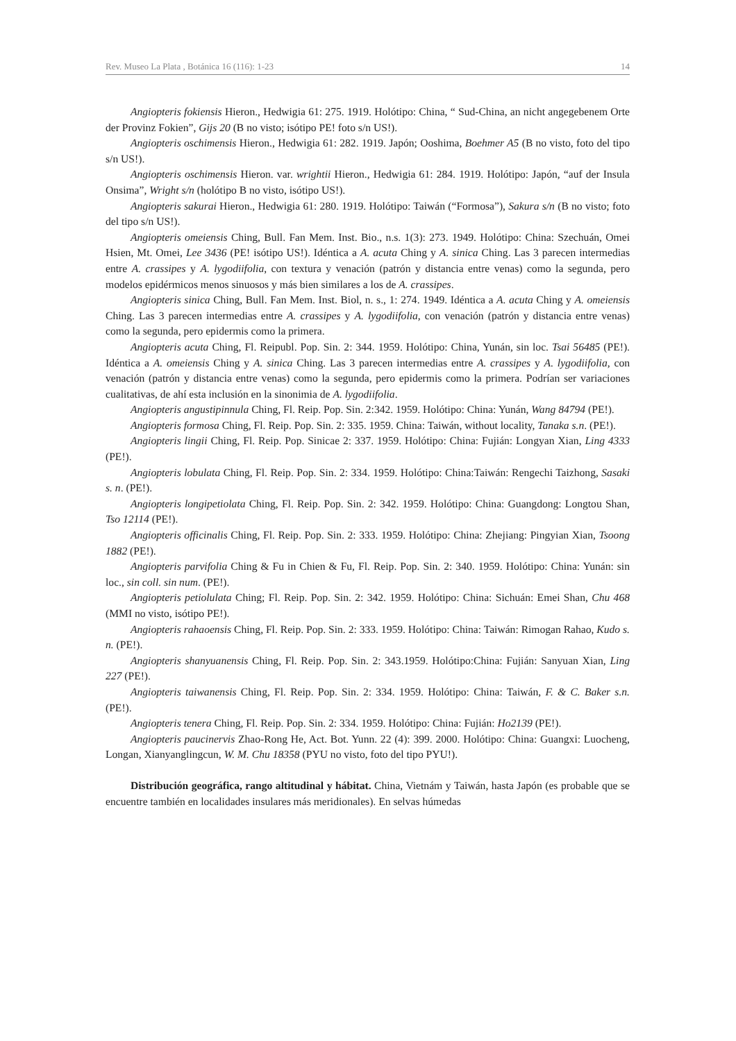Rev. Museo La Plata , Botánica 16 (116): 1-23 14
Angiopteris fokiensis Hieron., Hedwigia 61: 275. 1919. Holótipo: China, “ Sud-China, an nicht angegebenem Orte der Provinz Fokien”, Gijs 20 (B no visto; isótipo PE! foto s/n US!).
Angiopteris oschimensis Hieron., Hedwigia 61: 282. 1919. Japón; Ooshima, Boehmer A5 (B no visto, foto del tipo s/n US!).
Angiopteris oschimensis Hieron. var. wrightii Hieron., Hedwigia 61: 284. 1919. Holótipo: Japón, “auf der Insula Onsima”, Wright s/n (holótipo B no visto, isótipo US!).
Angiopteris sakurai Hieron., Hedwigia 61: 280. 1919. Holótipo: Taiwán (“Formosa”), Sakura s/n (B no visto; foto del tipo s/n US!).
Angiopteris omeiensis Ching, Bull. Fan Mem. Inst. Bio., n.s. 1(3): 273. 1949. Holótipo: China: Szechuán, Omei Hsien, Mt. Omei, Lee 3436 (PE! isótipo US!). Idéntica a A. acuta Ching y A. sinica Ching. Las 3 parecen intermedias entre A. crassipes y A. lygodiifolia, con textura y venación (patrón y distancia entre venas) como la segunda, pero modelos epidérmicos menos sinuosos y más bien similares a los de A. crassipes.
Angiopteris sinica Ching, Bull. Fan Mem. Inst. Biol, n. s., 1: 274. 1949. Idéntica a A. acuta Ching y A. omeiensis Ching. Las 3 parecen intermedias entre A. crassipes y A. lygodiifolia, con venación (patrón y distancia entre venas) como la segunda, pero epidermis como la primera.
Angiopteris acuta Ching, Fl. Reipubl. Pop. Sin. 2: 344. 1959. Holótipo: China, Yunán, sin loc. Tsai 56485 (PE!). Idéntica a A. omeiensis Ching y A. sinica Ching. Las 3 parecen intermedias entre A. crassipes y A. lygodiifolia, con venación (patrón y distancia entre venas) como la segunda, pero epidermis como la primera. Podrían ser variaciones cualitativas, de ahí esta inclusión en la sinonimia de A. lygodiifolia.
Angiopteris angustipinnula Ching, Fl. Reip. Pop. Sin. 2:342. 1959. Holótipo: China: Yunán, Wang 84794 (PE!).
Angiopteris formosa Ching, Fl. Reip. Pop. Sin. 2: 335. 1959. China: Taiwán, without locality, Tanaka s.n. (PE!).
Angiopteris lingii Ching, Fl. Reip. Pop. Sinicae 2: 337. 1959. Holótipo: China: Fujián: Longyan Xian, Ling 4333 (PE!).
Angiopteris lobulata Ching, Fl. Reip. Pop. Sin. 2: 334. 1959. Holótipo: China:Taiwán: Rengechi Taizhong, Sasaki s. n. (PE!).
Angiopteris longipetiolata Ching, Fl. Reip. Pop. Sin. 2: 342. 1959. Holótipo: China: Guangdong: Longtou Shan, Tso 12114 (PE!).
Angiopteris officinalis Ching, Fl. Reip. Pop. Sin. 2: 333. 1959. Holótipo: China: Zhejiang: Pingyian Xian, Tsoong 1882 (PE!).
Angiopteris parvifolia Ching & Fu in Chien & Fu, Fl. Reip. Pop. Sin. 2: 340. 1959. Holótipo: China: Yunán: sin loc., sin coll. sin num. (PE!).
Angiopteris petiolulata Ching; Fl. Reip. Pop. Sin. 2: 342. 1959. Holótipo: China: Sichuán: Emei Shan, Chu 468 (MMI no visto, isótipo PE!).
Angiopteris rahaoensis Ching, Fl. Reip. Pop. Sin. 2: 333. 1959. Holótipo: China: Taiwán: Rimogan Rahao, Kudo s. n. (PE!).
Angiopteris shanyuanensis Ching, Fl. Reip. Pop. Sin. 2: 343.1959. Holótipo:China: Fujián: Sanyuan Xian, Ling 227 (PE!).
Angiopteris taiwanensis Ching, Fl. Reip. Pop. Sin. 2: 334. 1959. Holótipo: China: Taiwán, F. & C. Baker s.n. (PE!).
Angiopteris tenera Ching, Fl. Reip. Pop. Sin. 2: 334. 1959. Holótipo: China: Fujián: Ho2139 (PE!).
Angiopteris paucinervis Zhao-Rong He, Act. Bot. Yunn. 22 (4): 399. 2000. Holótipo: China: Guangxi: Luocheng, Longan, Xianyanglingcun, W. M. Chu 18358 (PYU no visto, foto del tipo PYU!).
Distribución geográfica, rango altitudinal y hábitat. China, Vietnám y Taiwán, hasta Japón (es probable que se encuentre también en localidades insulares más meridionales). En selvas húmedas